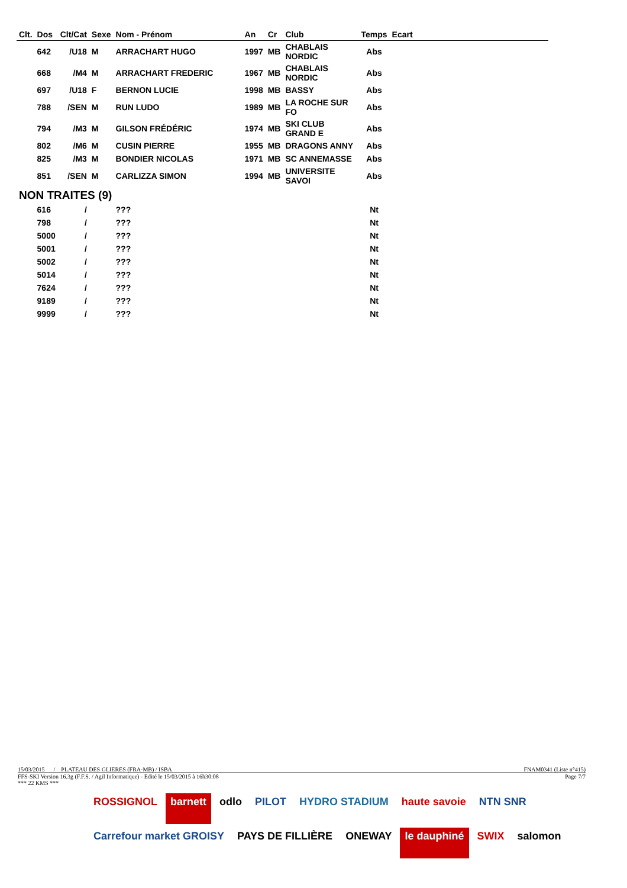| Clt. | Dos | Clt/Cat | Sexe | Nom - Prénom | An | Cr | Club | Temps | Ecart |
| --- | --- | --- | --- | --- | --- | --- | --- | --- | --- |
| | 642 | /U18 | M | ARRACHART HUGO | 1997 | MB | CHABLAIS NORDIC | Abs | |
| | 668 | /M4 | M | ARRACHART FREDERIC | 1967 | MB | CHABLAIS NORDIC | Abs | |
| | 697 | /U18 | F | BERNON LUCIE | 1998 | MB | BASSY | Abs | |
| | 788 | /SEN | M | RUN LUDO | 1989 | MB | LA ROCHE SUR FO | Abs | |
| | 794 | /M3 | M | GILSON FRÉDÉRIC | 1974 | MB | SKI CLUB GRAND E | Abs | |
| | 802 | /M6 | M | CUSIN PIERRE | 1955 | MB | DRAGONS ANNY | Abs | |
| | 825 | /M3 | M | BONDIER NICOLAS | 1971 | MB | SC ANNEMASSE | Abs | |
| | 851 | /SEN | M | CARLIZZA SIMON | 1994 | MB | UNIVERSITE SAVOI | Abs | |
| NON TRAITES (9) | | | | | | | | | |
| | 616 | / | | ??? | | | | Nt | |
| | 798 | / | | ??? | | | | Nt | |
| | 5000 | / | | ??? | | | | Nt | |
| | 5001 | / | | ??? | | | | Nt | |
| | 5002 | / | | ??? | | | | Nt | |
| | 5014 | / | | ??? | | | | Nt | |
| | 7624 | / | | ??? | | | | Nt | |
| | 9189 | / | | ??? | | | | Nt | |
| | 9999 | / | | ??? | | | | Nt | |
15/03/2015 / PLATEAU DES GLIERES (FRA-MB) / ISBA FNAM0341 (Liste n°415)
FFS-SKI Version 16.3g (F.F.S. / Agil Informatique) - Edité le 15/03/2015 à 16h30:08 Page 7/7
*** 22 KMS ***
ROSSIGNOL barnett odlo PILOT HYDRO STADIUM haute savoie NTN SNR Carrefour market GROISY PAYS DE FILLIÈRE ONEWAY le dauphiné SWIX salomon